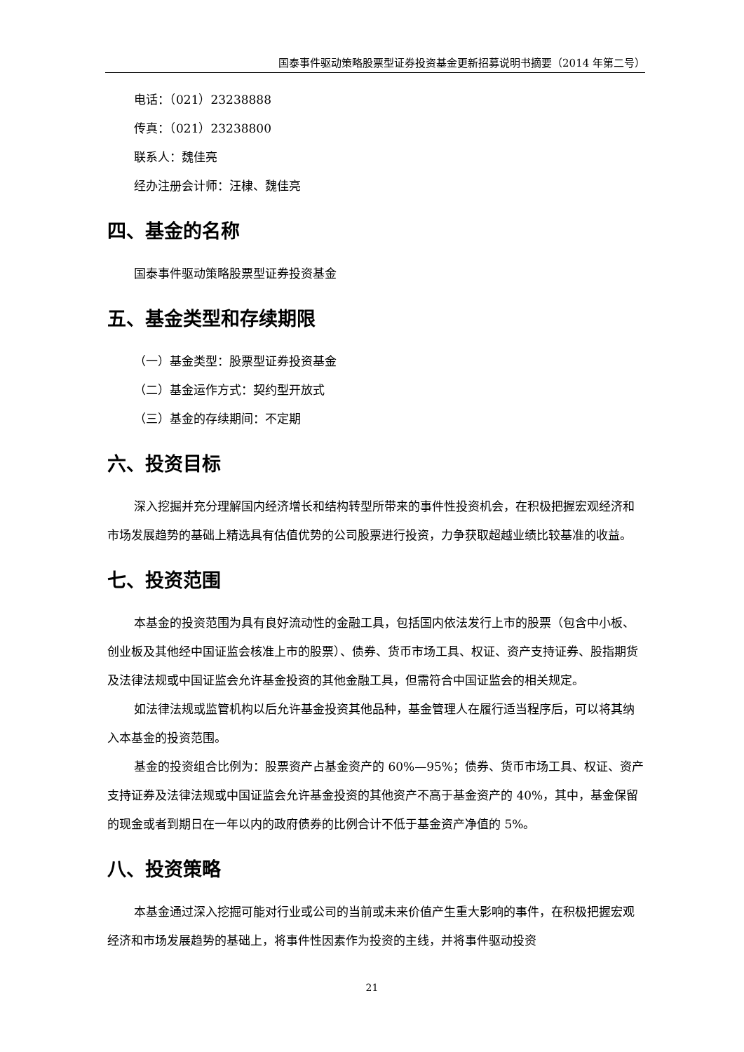国泰事件驱动策略股票型证券投资基金更新招募说明书摘要（2014 年第二号）
电话：（021）23238888
传真：（021）23238800
联系人：魏佳亮
经办注册会计师：汪棣、魏佳亮
四、基金的名称
国泰事件驱动策略股票型证券投资基金
五、基金类型和存续期限
（一）基金类型：股票型证券投资基金
（二）基金运作方式：契约型开放式
（三）基金的存续期间：不定期
六、投资目标
深入挖掘并充分理解国内经济增长和结构转型所带来的事件性投资机会，在积极把握宏观经济和市场发展趋势的基础上精选具有估值优势的公司股票进行投资，力争获取超越业绩比较基准的收益。
七、投资范围
本基金的投资范围为具有良好流动性的金融工具，包括国内依法发行上市的股票（包含中小板、创业板及其他经中国证监会核准上市的股票）、债券、货币市场工具、权证、资产支持证券、股指期货及法律法规或中国证监会允许基金投资的其他金融工具，但需符合中国证监会的相关规定。
如法律法规或监管机构以后允许基金投资其他品种，基金管理人在履行适当程序后，可以将其纳入本基金的投资范围。
基金的投资组合比例为：股票资产占基金资产的 60%—95%；债券、货币市场工具、权证、资产支持证券及法律法规或中国证监会允许基金投资的其他资产不高于基金资产的 40%，其中，基金保留的现金或者到期日在一年以内的政府债券的比例合计不低于基金资产净值的 5%。
八、投资策略
本基金通过深入挖掘可能对行业或公司的当前或未来价值产生重大影响的事件，在积极把握宏观经济和市场发展趋势的基础上，将事件性因素作为投资的主线，并将事件驱动投资
21